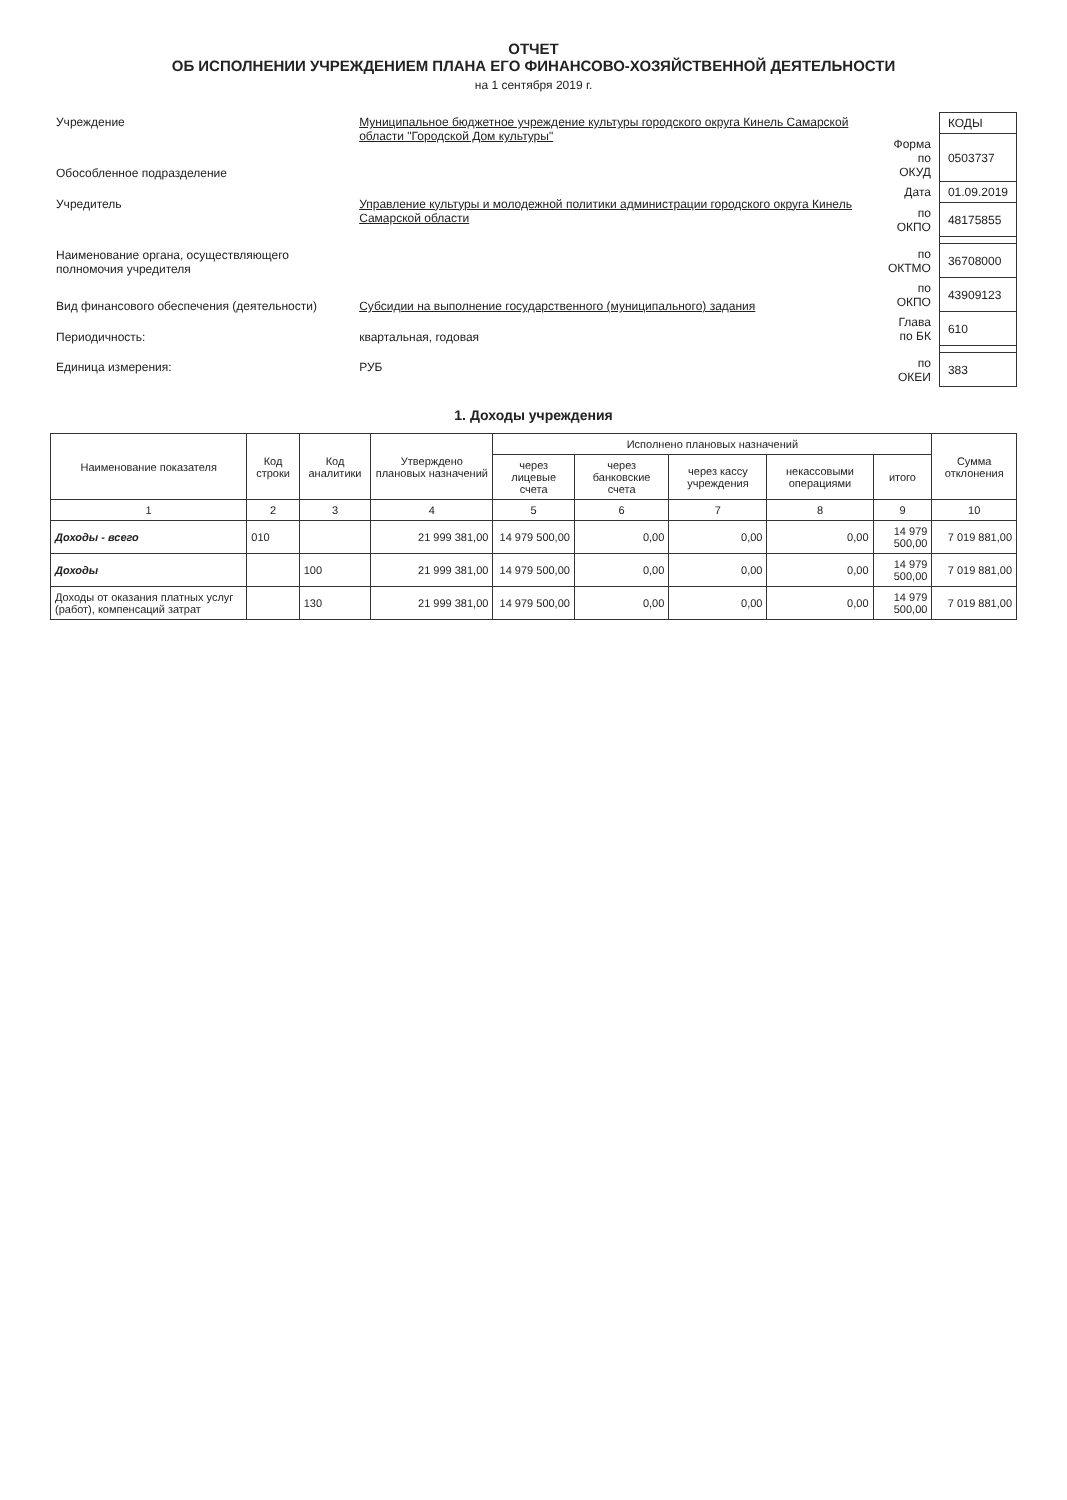ОТЧЕТ
ОБ ИСПОЛНЕНИИ УЧРЕЖДЕНИЕМ ПЛАНА ЕГО ФИНАНСОВО-ХОЗЯЙСТВЕННОЙ ДЕЯТЕЛЬНОСТИ
на 1 сентября 2019 г.
| Учреждение | Муниципальное бюджетное учреждение культуры городского округа Кинель Самарской области "Городской Дом культуры" |
| Обособленное подразделение | |
| Учредитель | Управление культуры и молодежной политики администрации городского округа Кинель Самарской области |
| Наименование органа, осуществляющего полномочия учредителя | |
| Вид финансового обеспечения (деятельности) | Субсидии на выполнение государственного (муниципального) задания |
| Периодичность: | квартальная, годовая |
| Единица измерения: | РУБ |
| | КОДЫ |
| Форма по ОКУД | 0503737 |
| Дата | 01.09.2019 |
| по ОКПО | 48175855 |
| по ОКТМО | 36708000 |
| по ОКПО | 43909123 |
| Глава по БК | 610 |
| по ОКЕИ | 383 |
1. Доходы учреждения
| Наименование показателя | Код строки | Код аналитики | Утверждено плановых назначений | Исполнено плановых назначений | | | | | Сумма отклонения |
| --- | --- | --- | --- | --- | --- | --- | --- | --- | --- |
| | | | | через лицевые счета | через банковские счета | через кассу учреждения | некассовыми операциями | итого | |
| 1 | 2 | 3 | 4 | 5 | 6 | 7 | 8 | 9 | 10 |
| Доходы - всего | 010 | | 21 999 381,00 | 14 979 500,00 | 0,00 | 0,00 | 0,00 | 14 979 500,00 | 7 019 881,00 |
| Доходы | | 100 | 21 999 381,00 | 14 979 500,00 | 0,00 | 0,00 | 0,00 | 14 979 500,00 | 7 019 881,00 |
| Доходы от оказания платных услуг (работ), компенсаций затрат | | 130 | 21 999 381,00 | 14 979 500,00 | 0,00 | 0,00 | 0,00 | 14 979 500,00 | 7 019 881,00 |